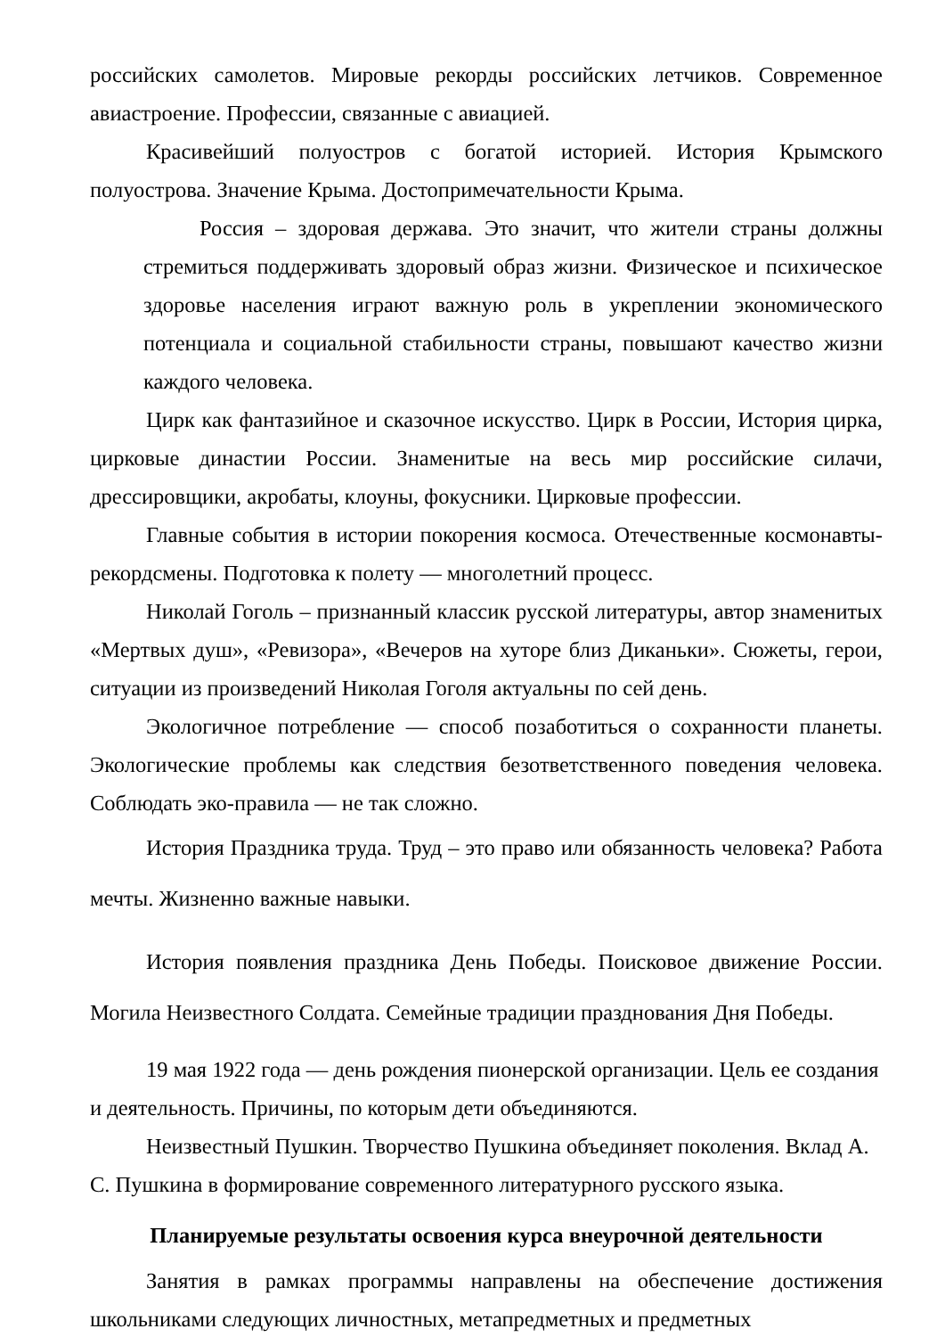российских самолетов. Мировые рекорды российских летчиков. Современное авиастроение. Профессии, связанные с авиацией.
Красивейший полуостров с богатой историей. История Крымского полуострова. Значение Крыма. Достопримечательности Крыма.
Россия – здоровая держава. Это значит, что жители страны должны стремиться поддерживать здоровый образ жизни. Физическое и психическое здоровье населения играют важную роль в укреплении экономического потенциала и социальной стабильности страны, повышают качество жизни каждого человека.
Цирк как фантазийное и сказочное искусство. Цирк в России, История цирка, цирковые династии России. Знаменитые на весь мир российские силачи, дрессировщики, акробаты, клоуны, фокусники. Цирковые профессии.
Главные события в истории покорения космоса. Отечественные космонавты-рекордсмены. Подготовка к полету — многолетний процесс.
Николай Гоголь – признанный классик русской литературы, автор знаменитых «Мертвых душ», «Ревизора», «Вечеров на хуторе близ Диканьки». Сюжеты, герои, ситуации из произведений Николая Гоголя актуальны по сей день.
Экологичное потребление — способ позаботиться о сохранности планеты. Экологические проблемы как следствия безответственного поведения человека. Соблюдать эко-правила — не так сложно.
История Праздника труда. Труд – это право или обязанность человека? Работа мечты. Жизненно важные навыки.
История появления праздника День Победы. Поисковое движение России. Могила Неизвестного Солдата. Семейные традиции празднования Дня Победы.
19 мая 1922 года — день рождения пионерской организации. Цель ее создания и деятельность. Причины, по которым дети объединяются.
Неизвестный Пушкин. Творчество Пушкина объединяет поколения. Вклад А. С. Пушкина в формирование современного литературного русского языка.
Планируемые результаты освоения курса внеурочной деятельности
Занятия в рамках программы направлены на обеспечение достижения школьниками следующих личностных, метапредметных и предметных